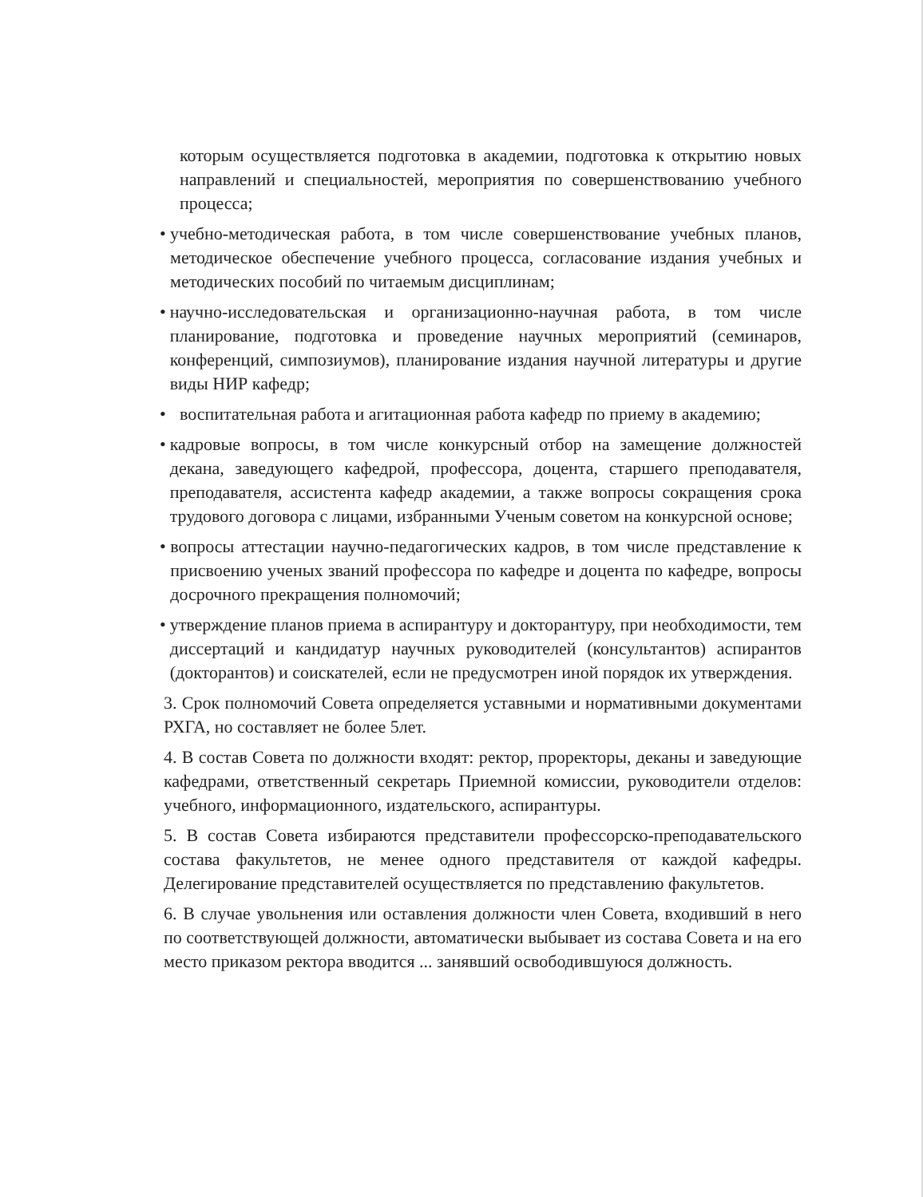которым осуществляется подготовка в академии, подготовка к открытию новых направлений и специальностей, мероприятия по совершенствованию учебного процесса;
• учебно-методическая работа, в том числе совершенствование учебных планов, методическое обеспечение учебного процесса, согласование издания учебных и методических пособий по читаемым дисциплинам;
• научно-исследовательская и организационно-научная работа, в том числе планирование, подготовка и проведение научных мероприятий (семинаров, конференций, симпозиумов), планирование издания научной литературы и другие виды НИР кафедр;
• воспитательная работа и агитационная работа кафедр по приему в академию;
• кадровые вопросы, в том числе конкурсный отбор на замещение должностей декана, заведующего кафедрой, профессора, доцента, старшего преподавателя, преподавателя, ассистента кафедр академии, а также вопросы сокращения срока трудового договора с лицами, избранными Ученым советом на конкурсной основе;
• вопросы аттестации научно-педагогических кадров, в том числе представление к присвоению ученых званий профессора по кафедре и доцента по кафедре, вопросы досрочного прекращения полномочий;
• утверждение планов приема в аспирантуру и докторантуру, при необходимости, тем диссертаций и кандидатур научных руководителей (консультантов) аспирантов (докторантов) и соискателей, если не предусмотрен иной порядок их утверждения.
3. Срок полномочий Совета определяется уставными и нормативными документами РХГА, но составляет не более 5лет.
4. В состав Совета по должности входят: ректор, проректоры, деканы и заведующие кафедрами, ответственный секретарь Приемной комиссии, руководители отделов: учебного, информационного, издательского, аспирантуры.
5. В состав Совета избираются представители профессорско-преподавательского состава факультетов, не менее одного представителя от каждой кафедры. Делегирование представителей осуществляется по представлению факультетов.
6. В случае увольнения или оставления должности член Совета, входивший в него по соответствующей должности, автоматически выбывает из состава Совета и на его место приказом ректора вводится ... занявший освободившуюся должность.